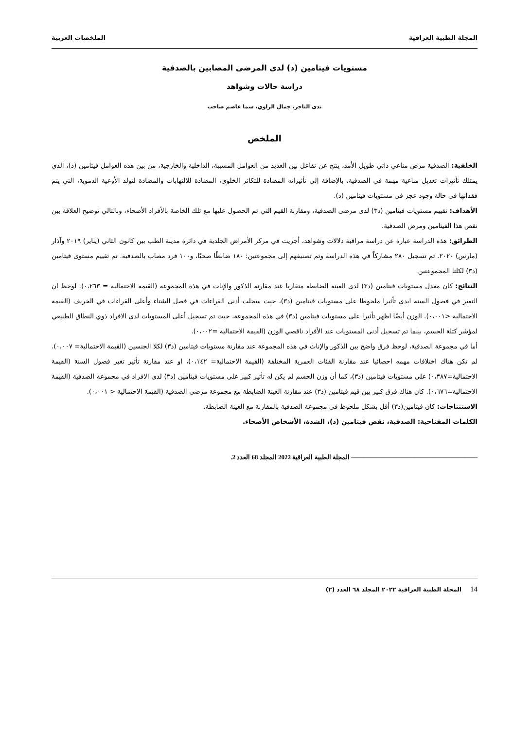المجلة الطبية العراقية الملخصات العربية
مستويات فيتامين (د) لدى المرضى المصابين بالصدفية
دراسة حالات وشواهد
ندى التاجر، جمال الراوي، سما عاصم صاحب
الملخص
الخلفية: الصدفية مرض مناعي ذاتي طويل الأمد، ينتج عن تفاعل بين العديد من العوامل المسببة، الداخلية والخارجية، من بين هذه العوامل فيتامين (د)، الذي يمتلك تأثيرات تعديل مناعية مهمة في الصدفية، بالإضافة إلى تأثيراته المضادة للتكاثر الخلوي، المضادة للالتهابات والمضادة لتولد الأوعية الدموية، التي يتم فقدانها في حالة وجود عجز في مستويات فيتامين (د).
الأهداف: تقييم مستويات فيتامين (د٣) لدى مرضى الصدفية، ومقارنة القيم التي تم الحصول عليها مع تلك الخاصة بالأفراد الأصحاء، وبالتالي توضيح العلاقة بين نقص هذا الفيتامين ومرض الصدفية.
الطرائق: هذه الدراسة عبارة عن دراسة مراقبة دلالات وشواهد، أجريت في مركز الأمراض الجلدية في دائرة مدينة الطب بين كانون الثاني (يناير) ٢٠١٩ وآذار (مارس) ٢٠٢٠. تم تسجيل ٢٨٠ مشاركاً في هذه الدراسة وتم تصنيفهم إلى مجموعتين: ١٨٠ ضابطًا صحيًا، و١٠٠ فرد مصاب بالصدفية. تم تقييم مستوى فيتامين (د٣) لكلتا المجموعتين.
النتائج: كان معدل مستويات فيتامين (د٣) لدى العينة الضابطة متقاربا عند مقارنة الذكور والإناث في هذه المجموعة (القيمة الاحتمالية = ٠،٢٦٣). لوحظ ان التغير في فصول السنة ابدى تأثيرا ملحوظا على مستويات فيتامين (د٣)، حيث سجلت أدنى القراءات في فصل الشتاء وأعلى القراءات في الخريف (القيمة الاحتمالية <٠،٠٠١). الوزن أيضًا اظهر تأثيرا على مستويات فيتامين (د٣) في هذه المجموعة، حيث تم تسجيل أعلى المستويات لدى الافراد ذوي النطاق الطبيعي لمؤشر كتلة الجسم، بينما تم تسجيل أدنى المستويات عند الأفراد ناقصي الوزن (القيمة الاحتمالية =٠،٠٠٢).
أما في مجموعة الصدفية، لوحظ فرق واضح بين الذكور والإناث في هذه المجموعة عند مقارنة مستويات فيتامين (د٣) لكلا الجنسين (القيمة الاحتمالية= ٠،٠٠٧). لم تكن هناك اختلافات مهمه احصائيا عند مقارنة الفئات العمرية المختلفة (القيمة الاحتمالية= ٠،١٤٢)، او عند مقارنة تأثير تغير فصول السنة (القيمة الاحتمالية=٠،٣٨٧) على مستويات فيتامين (د٣)، كما أن وزن الجسم لم يكن له تأثير كبير على مستويات فيتامين (د٣) لدى الافراد في مجموعة الصدفية (القيمة الاحتمالية=٠،٦٧٦). كان هناك فرق كبير بين قيم فيتامين (د٣) عند مقارنة العينة الضابطة مع مجموعة مرضى الصدفية (القيمة الاحتمالية < ٠،٠٠١).
الاستنتاجات: كان فيتامين(د٣) أقل بشكل ملحوظ في مجموعة الصدفية بالمقارنة مع العينة الضابطة.
الكلمات المفتاحية: الصدفية، نقص فيتامين (د)، الشدة، الأشخاص الأصحاء.
———————————————————— المجلة الطبية العراقية 2022 المجلد 68 العدد 2.
14 المجلة الطبية العراقية ٢٠٢٢ المجلد ٦٨ العدد (٢)